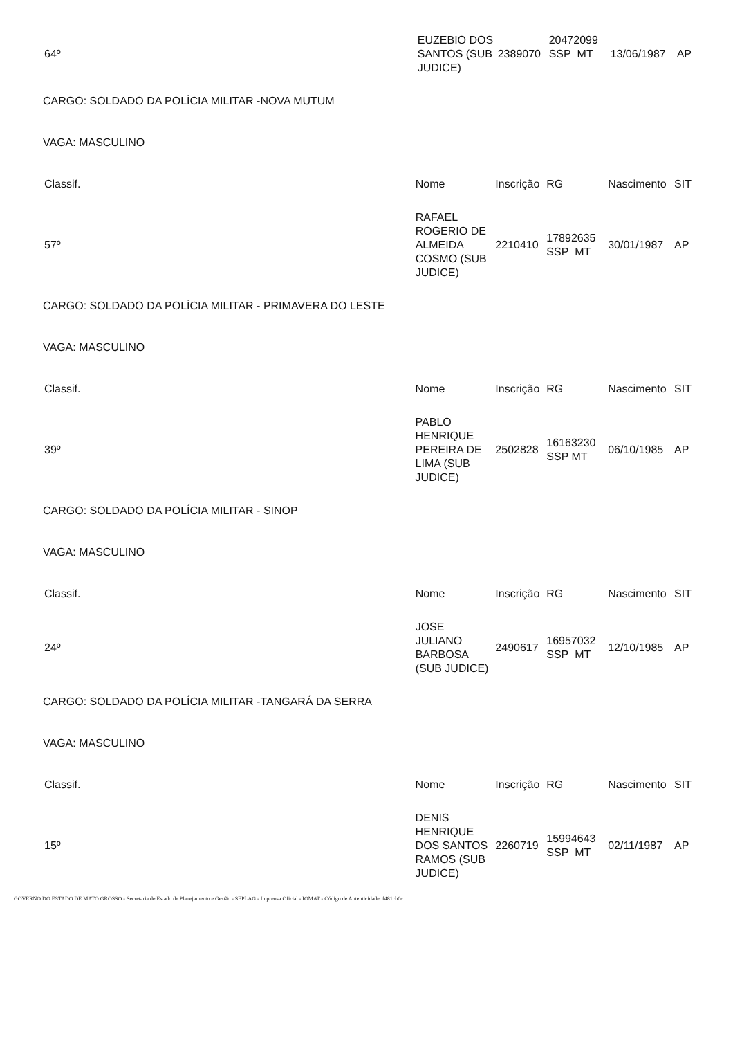| 64º | EUZEBIO DOS SANTOS (SUB JUDICE) | 2389070 | 20472099 SSP MT | 13/06/1987 | AP |
CARGO: SOLDADO DA POLÍCIA MILITAR -NOVA MUTUM
VAGA: MASCULINO
| Classif. | Nome | Inscrição | RG | Nascimento | SIT |
| --- | --- | --- | --- | --- | --- |
| 57º | RAFAEL ROGERIO DE ALMEIDA COSMO (SUB JUDICE) | 2210410 | 17892635 SSP MT | 30/01/1987 | AP |
CARGO: SOLDADO DA POLÍCIA MILITAR - PRIMAVERA DO LESTE
VAGA: MASCULINO
| Classif. | Nome | Inscrição | RG | Nascimento | SIT |
| --- | --- | --- | --- | --- | --- |
| 39º | PABLO HENRIQUE PEREIRA DE LIMA (SUB JUDICE) | 2502828 | 16163230 SSP MT | 06/10/1985 | AP |
CARGO: SOLDADO DA POLÍCIA MILITAR - SINOP
VAGA: MASCULINO
| Classif. | Nome | Inscrição | RG | Nascimento | SIT |
| --- | --- | --- | --- | --- | --- |
| 24º | JOSE JULIANO BARBOSA (SUB JUDICE) | 2490617 | 16957032 SSP MT | 12/10/1985 | AP |
CARGO: SOLDADO DA POLÍCIA MILITAR -TANGARÁ DA SERRA
VAGA: MASCULINO
| Classif. | Nome | Inscrição | RG | Nascimento | SIT |
| --- | --- | --- | --- | --- | --- |
| 15º | DENIS HENRIQUE DOS SANTOS RAMOS (SUB JUDICE) | 2260719 | 15994643 SSP MT | 02/11/1987 | AP |
GOVERNO DO ESTADO DE MATO GROSSO - Secretaria de Estado de Planejamento e Gestão - SEPLAG - Imprensa Oficial - IOMAT - Código de Autenticidade: f481cb0c